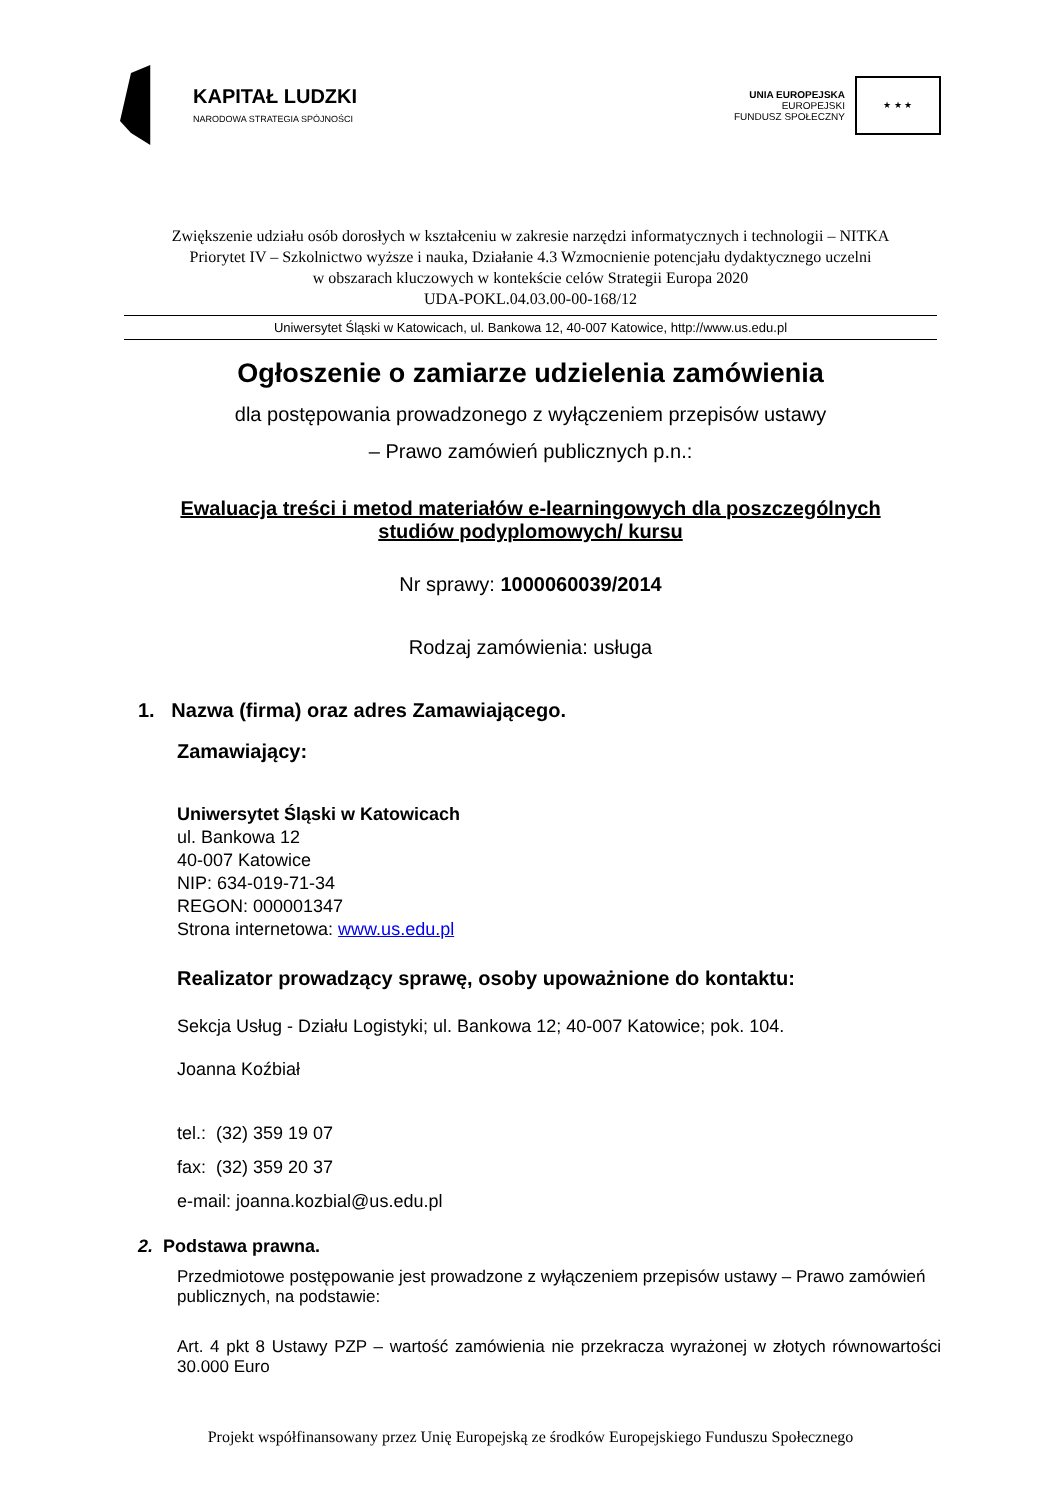KAPITAŁ LUDZKI
NARODOWA STRATEGIA SPÓJNOŚCI
UNIA EUROPEJSKA
EUROPEJSKI
FUNDUSZ SPOŁECZNY
★ ★ ★
Zwiększenie udziału osób dorosłych w kształceniu w zakresie narzędzi informatycznych i technologii – NITKA
Priorytet IV – Szkolnictwo wyższe i nauka, Działanie 4.3 Wzmocnienie potencjału dydaktycznego uczelni
w obszarach kluczowych w kontekście celów Strategii Europa 2020
UDA-POKL.04.03.00-00-168/12
Uniwersytet Śląski w Katowicach, ul. Bankowa 12, 40-007 Katowice, http://www.us.edu.pl
Ogłoszenie o zamiarze udzielenia zamówienia
dla postępowania prowadzonego z wyłączeniem przepisów ustawy
– Prawo zamówień publicznych p.n.:
Ewaluacja treści i metod materiałów e-learningowych dla poszczególnych studiów podyplomowych/ kursu
Nr sprawy: 1000060039/2014
Rodzaj zamówienia: usługa
1. Nazwa (firma) oraz adres Zamawiającego.
Zamawiający:
Uniwersytet Śląski w Katowicach
ul. Bankowa 12
40-007 Katowice
NIP: 634-019-71-34
REGON: 000001347
Strona internetowa: www.us.edu.pl
Realizator prowadzący sprawę, osoby upoważnione do kontaktu:
Sekcja Usług - Działu Logistyki; ul. Bankowa 12; 40-007 Katowice; pok. 104.
Joanna Koźbiał
tel.: (32) 359 19 07
fax: (32) 359 20 37
e-mail: joanna.kozbial@us.edu.pl
2. Podstawa prawna.
Przedmiotowe postępowanie jest prowadzone z wyłączeniem przepisów ustawy – Prawo zamówień publicznych, na podstawie:
Art. 4 pkt 8 Ustawy PZP – wartość zamówienia nie przekracza wyrażonej w złotych równowartości 30.000 Euro
Projekt współfinansowany przez Unię Europejską ze środków Europejskiego Funduszu Społecznego